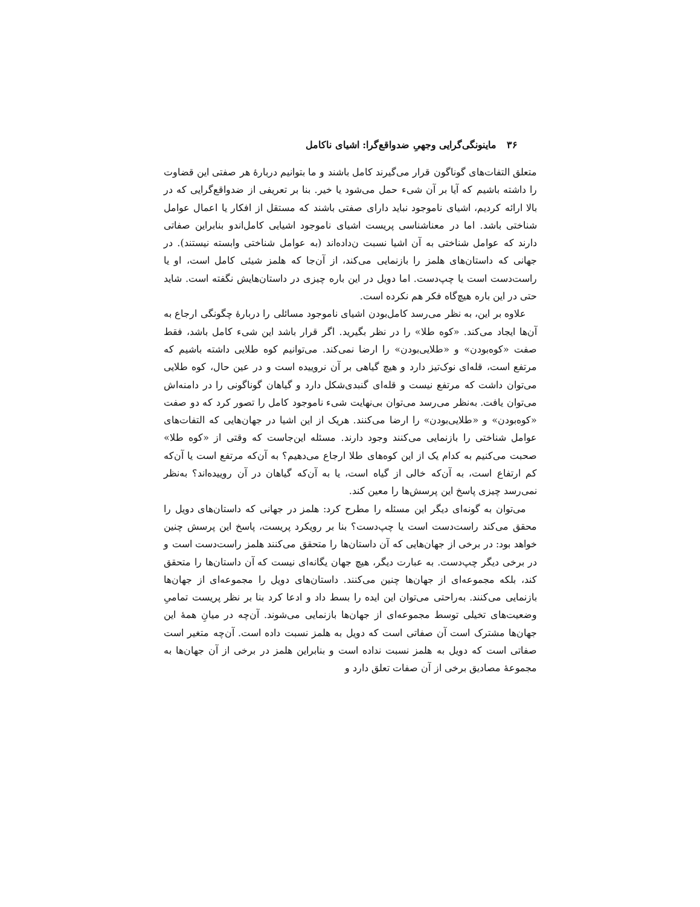۳۶ ماینونگی‌گرایی وجهیِ ضدواقع‌گرا: اشیای ناکامل
متعلق التفات‌های گوناگون قرار می‌گیرند کامل باشند و ما بتوانیم دربارهٔ هر صفتی این قضاوت را داشته باشیم که آیا بر آن شیء حمل می‌شود یا خیر. بنا بر تعریفی از ضدواقع‌گرایی که در بالا ارائه کردیم، اشیای ناموجود نباید دارای صفتی باشند که مستقل از افکار یا اعمال عوامل شناختی باشد. اما در معناشناسی پریست اشیای ناموجود اشیایی کامل‌اندو بنابراین صفاتی دارند که عوامل شناختی به آن اشیا نسبت ن‌داده‌اند (به عوامل شناختی وابسته نیستند). در جهانی که داستان‌های هلمز را بازنمایی می‌کند، از آن‌جا که هلمز شیئی کامل است، او یا راست‌دست است یا چپ‌دست. اما دویل در این باره چیزی در داستان‌هایش نگفته است. شاید حتی در این باره هیچ‌گاه فکر هم نکرده است.
علاوه بر این، به نظر می‌رسد کامل‌بودن اشیای ناموجود مسائلی را دربارهٔ چگونگی ارجاع به آن‌ها ایجاد می‌کند. «کوه طلا» را در نظر بگیرید. اگر قرار باشد این شیء کامل باشد، فقط صفت «کوه‌بودن» و «طلایی‌بودن» را ارضا نمی‌کند. می‌توانیم کوه طلایی داشته باشیم که مرتفع است، قله‌ای نوک‌تیز دارد و هیچ گیاهی بر آن نروییده است و در عین حال، کوه طلایی می‌توان داشت که مرتفع نیست و قله‌ای گنبدی‌شکل دارد و گیاهان گوناگونی را در دامنه‌اش می‌توان یافت. به‌نظر می‌رسد می‌توان بی‌نهایت شیء ناموجود کامل را تصور کرد که دو صفت «کوه‌بودن» و «طلایی‌بودن» را ارضا می‌کنند. هریک از این اشیا در جهان‌هایی که التفات‌های عوامل شناختی را بازنمایی می‌کنند وجود دارند. مسئله این‌جاست که وقتی از «کوه طلا» صحبت می‌کنیم به کدام یک از این کوه‌های طلا ارجاع می‌دهیم؟ به آن‌که مرتفع است یا آن‌که کم ارتفاع است، به آن‌که خالی از گیاه است، یا به آن‌که گیاهان در آن روییده‌اند؟ به‌نظر نمی‌رسد چیزی پاسخ این پرسش‌ها را معین کند.
می‌توان به گونه‌ای دیگر این مسئله را مطرح کرد: هلمز در جهانی که داستان‌های دویل را محقق می‌کند راست‌دست است یا چپ‌دست؟ بنا بر رویکرد پریست، پاسخ این پرسش چنین خواهد بود: در برخی از جهان‌هایی که آن داستان‌ها را متحقق می‌کنند هلمز راست‌دست است و در برخی دیگر چپ‌دست. به عبارت دیگر، هیچ جهان یگانه‌ای نیست که آن داستان‌ها را متحقق کند، بلکه مجموعه‌ای از جهان‌ها چنین می‌کنند. داستان‌های دویل را مجموعه‌ای از جهان‌ها بازنمایی می‌کنند. به‌راحتی می‌توان این ایده را بسط داد و ادعا کرد بنا بر نظر پریست تمامیِ وضعیت‌های تخیلی توسط مجموعه‌ای از جهان‌ها بازنمایی می‌شوند. آن‌چه در میانِ همهٔ این جهان‌ها مشترک است آن صفاتی است که دویل به هلمز نسبت داده است. آن‌چه متغیر است صفاتی است که دویل به هلمز نسبت نداده است و بنابراین هلمز در برخی از آن جهان‌ها به مجموعهٔ مصادیق برخی از آن صفات تعلق دارد و